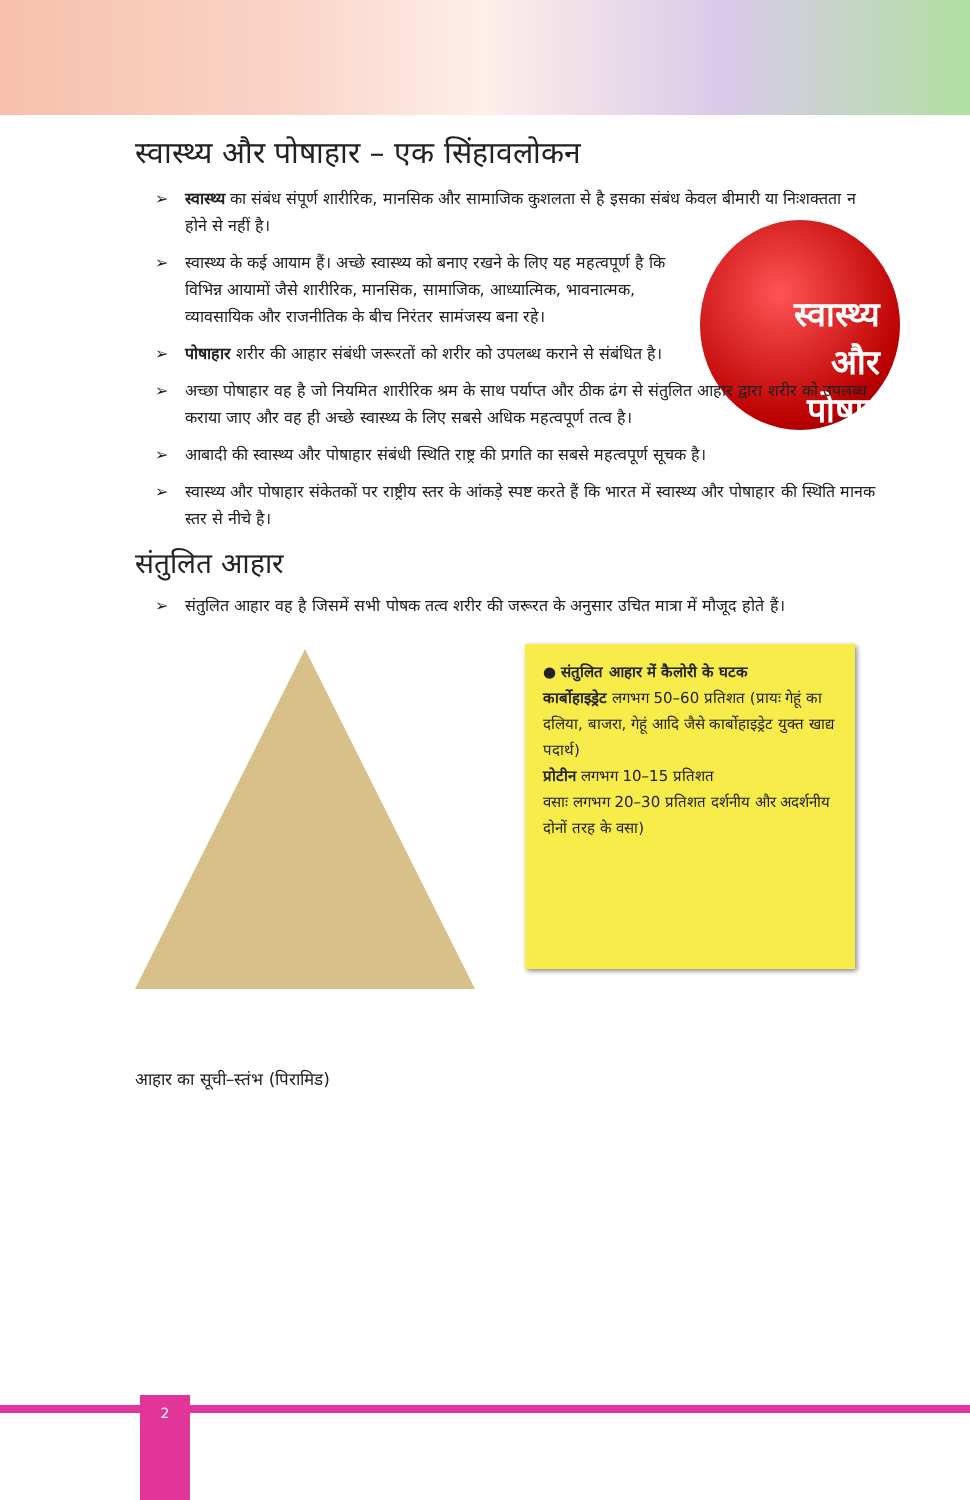स्वास्थ्य और पोषाहार – एक सिंहावलोकन
स्वास्थ्य
और
पोषण
➢ स्वास्थ्य का संबंध संपूर्ण शारीरिक, मानसिक और सामाजिक कुशलता से है इसका संबंध केवल बीमारी या निःशक्तता न होने से नहीं है।
➢ स्वास्थ्य के कई आयाम हैं। अच्छे स्वास्थ्य को बनाए रखने के लिए यह महत्वपूर्ण है कि विभिन्न आयामों जैसे शारीरिक, मानसिक, सामाजिक, आध्यात्मिक, भावनात्मक, व्यावसायिक और राजनीतिक के बीच निरंतर सामंजस्य बना रहे।
➢ पोषाहार शरीर की आहार संबंधी जरूरतों को शरीर को उपलब्ध कराने से संबंधित है।
➢ अच्छा पोषाहार वह है जो नियमित शारीरिक श्रम के साथ पर्याप्त और ठीक ढंग से संतुलित आहार द्वारा शरीर को उपलब्ध कराया जाए और वह ही अच्छे स्वास्थ्य के लिए सबसे अधिक महत्वपूर्ण तत्व है।
➢ आबादी की स्वास्थ्य और पोषाहार संबंधी स्थिति राष्ट्र की प्रगति का सबसे महत्वपूर्ण सूचक है।
➢ स्वास्थ्य और पोषाहार संकेतकों पर राष्ट्रीय स्तर के आंकड़े स्पष्ट करते हैं कि भारत में स्वास्थ्य और पोषाहार की स्थिति मानक स्तर से नीचे है।
संतुलित आहार
➢ संतुलित आहार वह है जिसमें सभी पोषक तत्व शरीर की जरूरत के अनुसार उचित मात्रा में मौजूद होते हैं।
आहार का सूची–स्तंभ (पिरामिड)
● संतुलित आहार में कैलोरी के घटक
कार्बोहाइड्रेट लगभग 50–60 प्रतिशत (प्रायः गेहूं का दलिया, बाजरा, गेहूं आदि जैसे कार्बोहाइड्रेट युक्त खाद्य पदार्थ)
प्रोटीन लगभग 10–15 प्रतिशत
वसाः लगभग 20–30 प्रतिशत दर्शनीय और अदर्शनीय दोनों तरह के वसा)
2